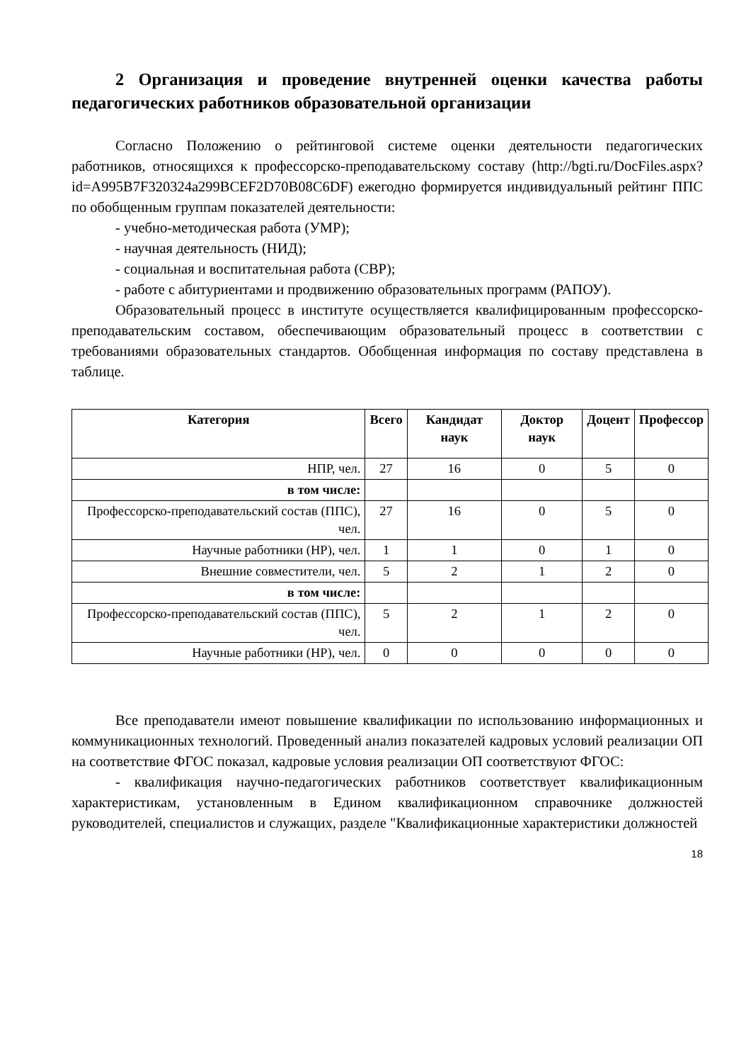2 Организация и проведение внутренней оценки качества работы педагогических работников образовательной организации
Согласно Положению о рейтинговой системе оценки деятельности педагогических работников, относящихся к профессорско-преподавательскому составу (http://bgti.ru/DocFiles.aspx?id=A995B7F320324a299BCEF2D70B08C6DF) ежегодно формируется индивидуальный рейтинг ППС по обобщенным группам показателей деятельности:
- учебно-методическая работа (УМР);
- научная деятельность (НИД);
- социальная и воспитательная работа (СВР);
- работе с абитуриентами и продвижению образовательных программ (РАПОУ).
Образовательный процесс в институте осуществляется квалифицированным профессорско-преподавательским составом, обеспечивающим образовательный процесс в соответствии с требованиями образовательных стандартов. Обобщенная информация по составу представлена в таблице.
| Категория | Всего | Кандидат наук | Доктор наук | Доцент | Профессор |
| --- | --- | --- | --- | --- | --- |
| НПР, чел. | 27 | 16 | 0 | 5 | 0 |
| в том числе: | | | | | |
| Профессорско-преподавательский состав (ППС), чел. | 27 | 16 | 0 | 5 | 0 |
| Научные работники (НР), чел. | 1 | 1 | 0 | 1 | 0 |
| Внешние совместители, чел. | 5 | 2 | 1 | 2 | 0 |
| в том числе: | | | | | |
| Профессорско-преподавательский состав (ППС), чел. | 5 | 2 | 1 | 2 | 0 |
| Научные работники (НР), чел. | 0 | 0 | 0 | 0 | 0 |
Все преподаватели имеют повышение квалификации по использованию информационных и коммуникационных технологий. Проведенный анализ показателей кадровых условий реализации ОП на соответствие ФГОС показал, кадровые условия реализации ОП соответствуют ФГОС:
- квалификация научно-педагогических работников соответствует квалификационным характеристикам, установленным в Едином квалификационном справочнике должностей руководителей, специалистов и служащих, разделе "Квалификационные характеристики должностей
18